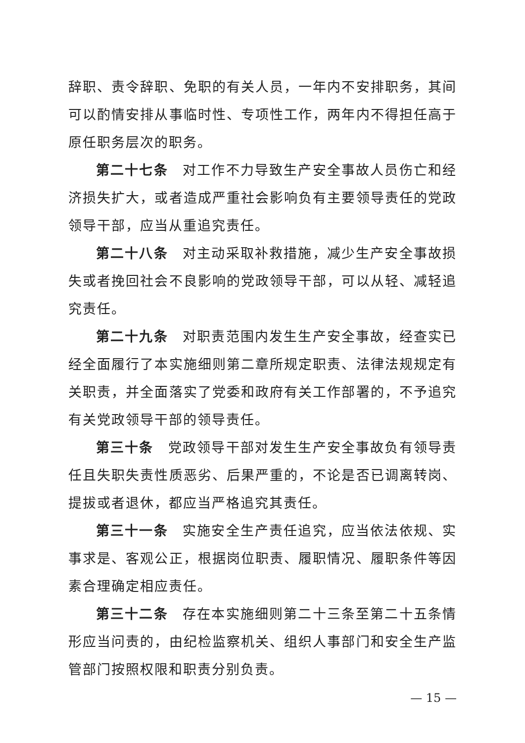辞职、责令辞职、免职的有关人员，一年内不安排职务，其间可以酌情安排从事临时性、专项性工作，两年内不得担任高于原任职务层次的职务。
第二十七条　对工作不力导致生产安全事故人员伤亡和经济损失扩大，或者造成严重社会影响负有主要领导责任的党政领导干部，应当从重追究责任。
第二十八条　对主动采取补救措施，减少生产安全事故损失或者挽回社会不良影响的党政领导干部，可以从轻、减轻追究责任。
第二十九条　对职责范围内发生生产安全事故，经查实已经全面履行了本实施细则第二章所规定职责、法律法规规定有关职责，并全面落实了党委和政府有关工作部署的，不予追究有关党政领导干部的领导责任。
第三十条　党政领导干部对发生生产安全事故负有领导责任且失职失责性质恶劣、后果严重的，不论是否已调离转岗、提拔或者退休，都应当严格追究其责任。
第三十一条　实施安全生产责任追究，应当依法依规、实事求是、客观公正，根据岗位职责、履职情况、履职条件等因素合理确定相应责任。
第三十二条　存在本实施细则第二十三条至第二十五条情形应当问责的，由纪检监察机关、组织人事部门和安全生产监管部门按照权限和职责分别负责。
— 15 —